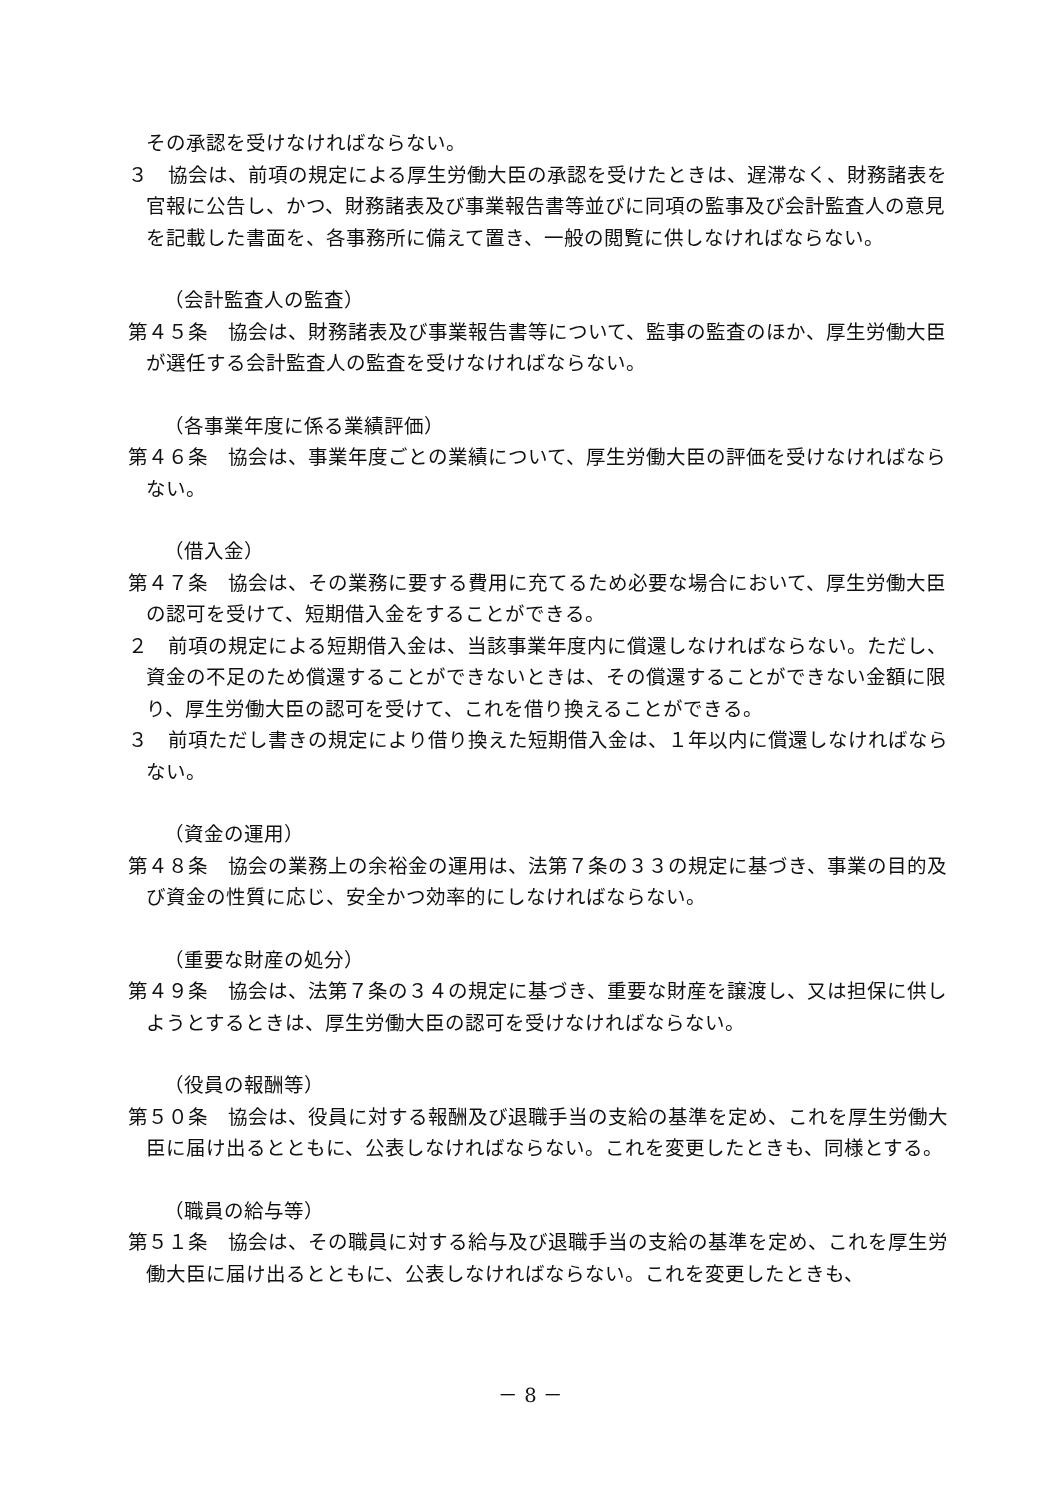その承認を受けなければならない。
３　協会は、前項の規定による厚生労働大臣の承認を受けたときは、遅滞なく、財務諸表を官報に公告し、かつ、財務諸表及び事業報告書等並びに同項の監事及び会計監査人の意見を記載した書面を、各事務所に備えて置き、一般の閲覧に供しなければならない。
（会計監査人の監査）
第４５条　協会は、財務諸表及び事業報告書等について、監事の監査のほか、厚生労働大臣が選任する会計監査人の監査を受けなければならない。
（各事業年度に係る業績評価）
第４６条　協会は、事業年度ごとの業績について、厚生労働大臣の評価を受けなければならない。
（借入金）
第４７条　協会は、その業務に要する費用に充てるため必要な場合において、厚生労働大臣の認可を受けて、短期借入金をすることができる。
２　前項の規定による短期借入金は、当該事業年度内に償還しなければならない。ただし、資金の不足のため償還することができないときは、その償還することができない金額に限り、厚生労働大臣の認可を受けて、これを借り換えることができる。
３　前項ただし書きの規定により借り換えた短期借入金は、１年以内に償還しなければならない。
（資金の運用）
第４８条　協会の業務上の余裕金の運用は、法第７条の３３の規定に基づき、事業の目的及び資金の性質に応じ、安全かつ効率的にしなければならない。
（重要な財産の処分）
第４９条　協会は、法第７条の３４の規定に基づき、重要な財産を譲渡し、又は担保に供しようとするときは、厚生労働大臣の認可を受けなければならない。
（役員の報酬等）
第５０条　協会は、役員に対する報酬及び退職手当の支給の基準を定め、これを厚生労働大臣に届け出るとともに、公表しなければならない。これを変更したときも、同様とする。
（職員の給与等）
第５１条　協会は、その職員に対する給与及び退職手当の支給の基準を定め、これを厚生労働大臣に届け出るとともに、公表しなければならない。これを変更したときも、
－ 8 －